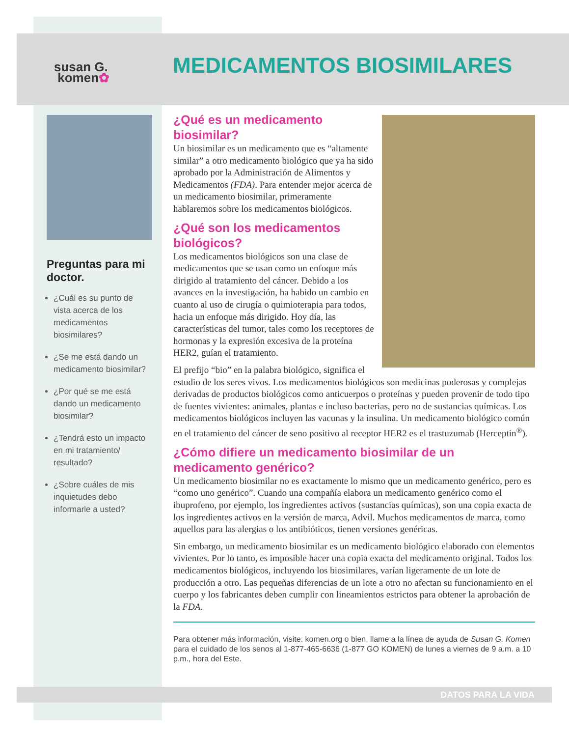susan G.
komen✿
MEDICAMENTOS BIOSIMILARES
Preguntas para mi doctor.
¿Cuál es su punto de vista acerca de los medicamentos biosimilares?
¿Se me está dando un medicamento biosimilar?
¿Por qué se me está dando un medicamento biosimilar?
¿Tendrá esto un impacto en mi tratamiento/ resultado?
¿Sobre cuáles de mis inquietudes debo informarle a usted?
¿Qué es un medicamento biosimilar?
Un biosimilar es un medicamento que es “altamente similar” a otro medicamento biológico que ya ha sido aprobado por la Administración de Alimentos y Medicamentos (FDA). Para entender mejor acerca de un medicamento biosimilar, primeramente hablaremos sobre los medicamentos biológicos.
¿Qué son los medicamentos biológicos?
Los medicamentos biológicos son una clase de medicamentos que se usan como un enfoque más dirigido al tratamiento del cáncer. Debido a los avances en la investigación, ha habido un cambio en cuanto al uso de cirugía o quimioterapia para todos, hacia un enfoque más dirigido. Hoy día, las características del tumor, tales como los receptores de hormonas y la expresión excesiva de la proteína HER2, guían el tratamiento.
El prefijo “bio” en la palabra biológico, significa el estudio de los seres vivos. Los medicamentos biológicos son medicinas poderosas y complejas derivadas de productos biológicos como anticuerpos o proteínas y pueden provenir de todo tipo de fuentes vivientes: animales, plantas e incluso bacterias, pero no de sustancias químicas. Los medicamentos biológicos incluyen las vacunas y la insulina. Un medicamento biológico común en el tratamiento del cáncer de seno positivo al receptor HER2 es el trastuzumab (Herceptin<sup>®</sup>).
¿Cómo difiere un medicamento biosimilar de un medicamento genérico?
Un medicamento biosimilar no es exactamente lo mismo que un medicamento genérico, pero es “como uno genérico”. Cuando una compañía elabora un medicamento genérico como el ibuprofeno, por ejemplo, los ingredientes activos (sustancias químicas), son una copia exacta de los ingredientes activos en la versión de marca, Advil. Muchos medicamentos de marca, como aquellos para las alergias o los antibióticos, tienen versiones genéricas.
Sin embargo, un medicamento biosimilar es un medicamento biológico elaborado con elementos vivientes. Por lo tanto, es imposible hacer una copia exacta del medicamento original. Todos los medicamentos biológicos, incluyendo los biosimilares, varían ligeramente de un lote de producción a otro. Las pequeñas diferencias de un lote a otro no afectan su funcionamiento en el cuerpo y los fabricantes deben cumplir con lineamientos estrictos para obtener la aprobación de la FDA.
Para obtener más información, visite: komen.org o bien, llame a la línea de ayuda de Susan G. Komen para el cuidado de los senos al 1-877-465-6636 (1-877 GO KOMEN) de lunes a viernes de 9 a.m. a 10 p.m., hora del Este.
DATOS PARA LA VIDA